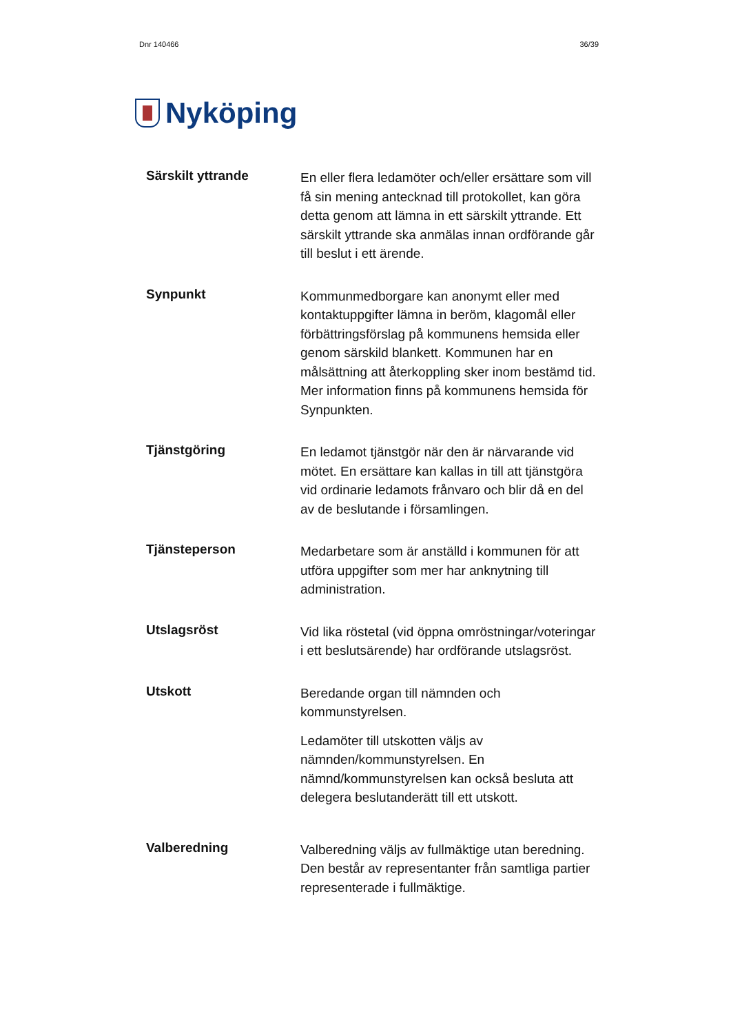Dnr 140466 36/39
Nyköping
Särskilt yttrande
En eller flera ledamöter och/eller ersättare som vill få sin mening antecknad till protokollet, kan göra detta genom att lämna in ett särskilt yttrande. Ett särskilt yttrande ska anmälas innan ordförande går till beslut i ett ärende.
Synpunkt
Kommunmedborgare kan anonymt eller med kontaktuppgifter lämna in beröm, klagomål eller förbättringsförslag på kommunens hemsida eller genom särskild blankett. Kommunen har en målsättning att återkoppling sker inom bestämd tid. Mer information finns på kommunens hemsida för Synpunkten.
Tjänstgöring
En ledamot tjänstgör när den är närvarande vid mötet. En ersättare kan kallas in till att tjänstgöra vid ordinarie ledamots frånvaro och blir då en del av de beslutande i församlingen.
Tjänsteperson
Medarbetare som är anställd i kommunen för att utföra uppgifter som mer har anknytning till administration.
Utslagsröst
Vid lika röstetal (vid öppna omröstningar/voteringar i ett beslutsärende) har ordförande utslagsröst.
Utskott
Beredande organ till nämnden och kommunstyrelsen.
Ledamöter till utskotten väljs av nämnden/kommunstyrelsen. En nämnd/kommunstyrelsen kan också besluta att delegera beslutanderätt till ett utskott.
Valberedning
Valberedning väljs av fullmäktige utan beredning. Den består av representanter från samtliga partier representerade i fullmäktige.